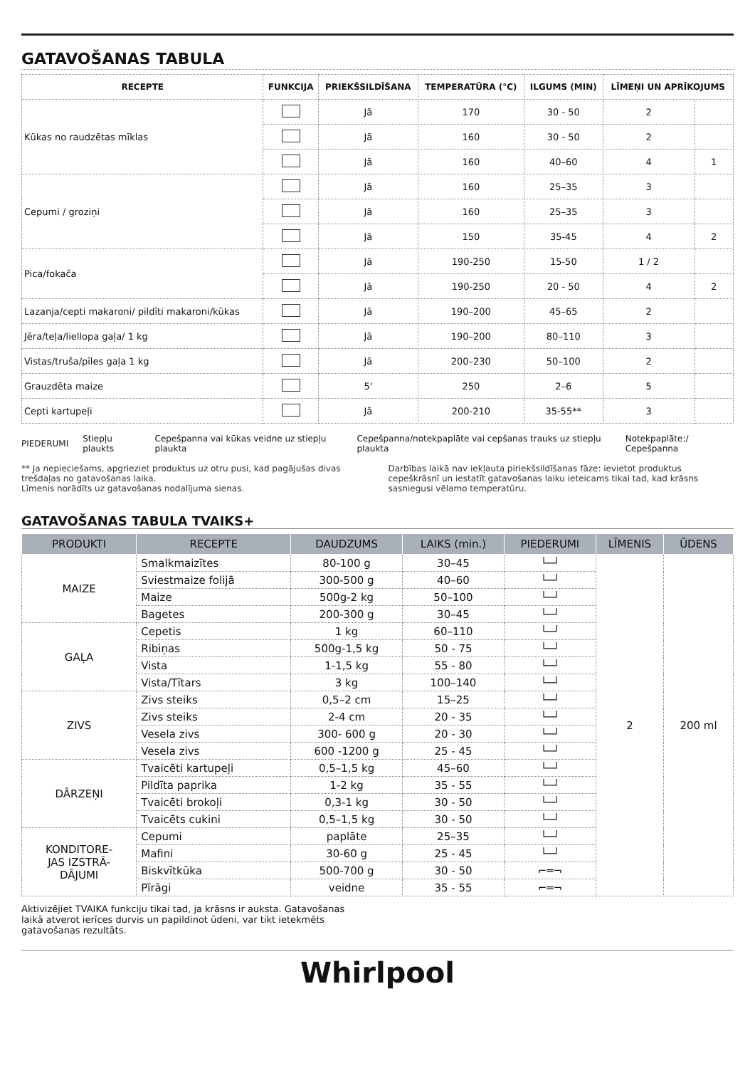GATAVOŠANAS TABULA
| RECEPTE | FUNKCIJA | PRIEKŠSILDĪŠANA | TEMPERATŪRA (°C) | ILGUMS (MIN) | LĪMEŅI UN APRĪKOJUMS | |
| --- | --- | --- | --- | --- | --- | --- |
| Kūkas no raudzētas mīklas | | Jā | 170 | 30 - 50 | 2 | |
| | | Jā | 160 | 30 - 50 | 2 | |
| | | Jā | 160 | 40–60 | 4 | 1 |
| Cepumi / groziņi | | Jā | 160 | 25–35 | 3 | |
| | | Jā | 160 | 25–35 | 3 | |
| | | Jā | 150 | 35-45 | 4 | 2 |
| Pica/fokača | | Jā | 190-250 | 15-50 | 1 / 2 | |
| | | Jā | 190-250 | 20 - 50 | 4 | 2 |
| Lazanja/cepti makaroni/ pildīti makaroni/kūkas | | Jā | 190–200 | 45–65 | 2 | |
| Jēra/teļa/liellopa gaļa/ 1 kg | | Jā | 190–200 | 80–110 | 3 | |
| Vistas/truša/pīles gaļa 1 kg | | Jā | 200–230 | 50–100 | 2 | |
| Grauzdēta maize | | 5' | 250 | 2–6 | 5 | |
| Cepti kartupeļi | | Jā | 200-210 | 35-55** | 3 | |
PIEDERUMI Stiepļu plaukts Cepešpanna vai kūkas veidne uz stiepļu plaukta Cepešpanna/notekpaplāte vai cepšanas trauks uz stiepļu plaukta Notekpaplāte:/ Cepešpanna
** Ja nepieciešams, apgrieziet produktus uz otru pusi, kad pagājušas divas trešdaļas no gatavošanas laika.
Līmenis norādīts uz gatavošanas nodalījuma sienas.
Darbības laikā nav iekļauta piriekšsildīšanas fāze: ievietot produktus cepeškrāsnī un iestatīt gatavošanas laiku ieteicams tikai tad, kad krāsns sasniegusi vēlamo temperatūru.
GATAVOŠANAS TABULA TVAIKS+
| PRODUKTI | RECEPTE | DAUDZUMS | LAIKS (min.) | PIEDERUMI | LĪMENIS | ŪDENS |
| --- | --- | --- | --- | --- | --- | --- |
| MAIZE | Smalkmaizītes | 80-100 g | 30–45 | └─┘ | 2 | 200 ml |
| | Sviestmaize folijā | 300-500 g | 40–60 | └─┘ | | |
| | Maize | 500g-2 kg | 50–100 | └─┘ | | |
| | Bagetes | 200-300 g | 30–45 | └─┘ | | |
| GAĻA | Cepetis | 1 kg | 60–110 | └─┘ | | |
| | Ribiņas | 500g-1,5 kg | 50 - 75 | └─┘ | | |
| | Vista | 1-1,5 kg | 55 - 80 | └─┘ | | |
| | Vista/Tītars | 3 kg | 100–140 | └─┘ | | |
| ZIVS | Zivs steiks | 0,5–2 cm | 15–25 | └─┘ | | |
| | Zivs steiks | 2-4 cm | 20 - 35 | └─┘ | | |
| | Vesela zivs | 300- 600 g | 20 - 30 | └─┘ | | |
| | Vesela zivs | 600 -1200 g | 25 - 45 | └─┘ | | |
| DĀRZEŅI | Tvaicēti kartupeļi | 0,5–1,5 kg | 45–60 | └─┘ | | |
| | Pildīta paprika | 1-2 kg | 35 - 55 | └─┘ | | |
| | Tvaicēti brokoļi | 0,3-1 kg | 30 - 50 | └─┘ | | |
| | Tvaicēts cukini | 0,5–1,5 kg | 30 - 50 | └─┘ | | |
| KONDITORE- JAS IZSTRĀ- DĀJUMI | Cepumi | paplāte | 25–35 | └─┘ | | |
| | Mafini | 30-60 g | 25 - 45 | └─┘ | | |
| | Biskvītkūka | 500-700 g | 30 - 50 | ⌐═¬ | | |
| | Pīrāgi | veidne | 35 - 55 | ⌐═¬ | | |
Aktivizējiet TVAIKA funkciju tikai tad, ja krāsns ir auksta. Gatavošanas
laikā atverot ierīces durvis un papildinot ūdeni, var tikt ietekmēts
gatavošanas rezultāts.
Whirlpool